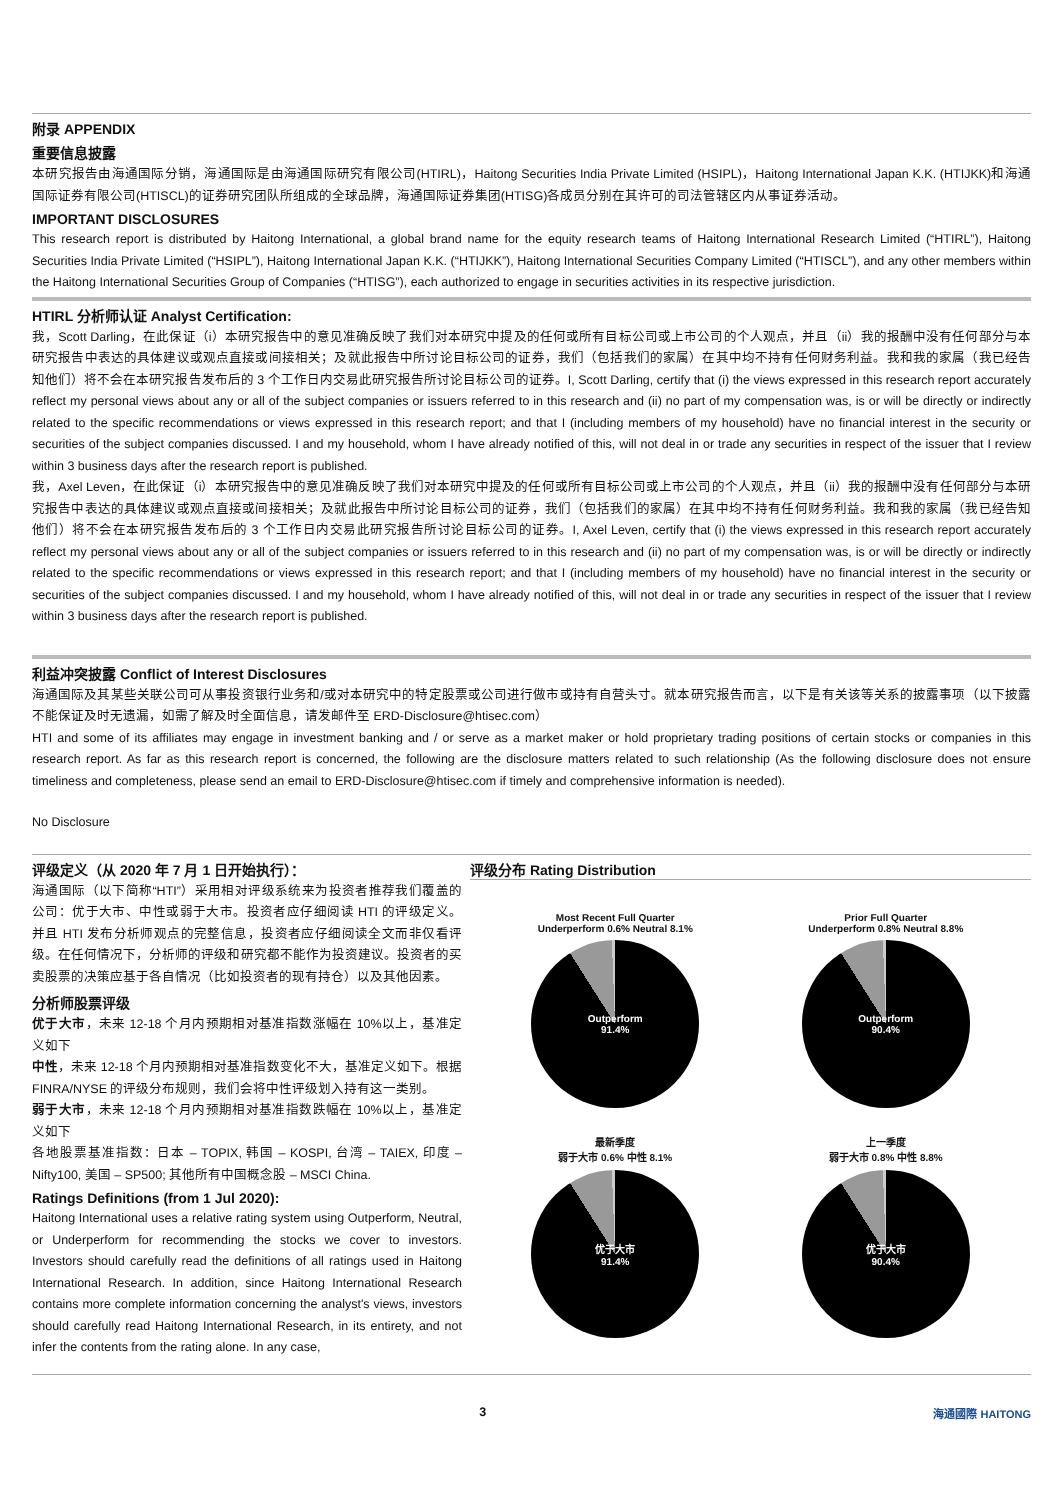附录 APPENDIX
重要信息披露
本研究报告由海通国际分销，海通国际是由海通国际研究有限公司(HTIRL)，Haitong Securities India Private Limited (HSIPL)，Haitong International Japan K.K. (HTIJKK)和海通国际证券有限公司(HTISCL)的证券研究团队所组成的全球品牌，海通国际证券集团(HTISG)各成员分别在其许可的司法管辖区内从事证券活动。
IMPORTANT DISCLOSURES
This research report is distributed by Haitong International, a global brand name for the equity research teams of Haitong International Research Limited (“HTIRL”), Haitong Securities India Private Limited (“HSIPL”), Haitong International Japan K.K. (“HTIJKK”), Haitong International Securities Company Limited (“HTISCL”), and any other members within the Haitong International Securities Group of Companies (“HTISG”), each authorized to engage in securities activities in its respective jurisdiction.
HTIRL 分析师认证 Analyst Certification:
我，Scott Darling，在此保证（i）本研究报告中的意见准确反映了我们对本研究中提及的任何或所有目标公司或上市公司的个人观点，并且（ii）我的报酬中没有任何部分与本研究报告中表达的具体建议或观点直接或间接相关；及就此报告中所讨论目标公司的证券，我们（包括我们的家属）在其中均不持有任何财务利益。我和我的家属（我已经告知他们）将不会在本研究报告发布后的 3 个工作日内交易此研究报告所讨论目标公司的证券。I, Scott Darling, certify that (i) the views expressed in this research report accurately reflect my personal views about any or all of the subject companies or issuers referred to in this research and (ii) no part of my compensation was, is or will be directly or indirectly related to the specific recommendations or views expressed in this research report; and that I (including members of my household) have no financial interest in the security or securities of the subject companies discussed. I and my household, whom I have already notified of this, will not deal in or trade any securities in respect of the issuer that I review within 3 business days after the research report is published.
我，Axel Leven，在此保证（i）本研究报告中的意见准确反映了我们对本研究中提及的任何或所有目标公司或上市公司的个人观点，并且（ii）我的报酬中没有任何部分与本研究报告中表达的具体建议或观点直接或间接相关；及就此报告中所讨论目标公司的证券，我们（包括我们的家属）在其中均不持有任何财务利益。我和我的家属（我已经告知他们）将不会在本研究报告发布后的 3 个工作日内交易此研究报告所讨论目标公司的证券。I, Axel Leven, certify that (i) the views expressed in this research report accurately reflect my personal views about any or all of the subject companies or issuers referred to in this research and (ii) no part of my compensation was, is or will be directly or indirectly related to the specific recommendations or views expressed in this research report; and that I (including members of my household) have no financial interest in the security or securities of the subject companies discussed. I and my household, whom I have already notified of this, will not deal in or trade any securities in respect of the issuer that I review within 3 business days after the research report is published.
利益冲突披露 Conflict of Interest Disclosures
海通国际及其某些关联公司可从事投资银行业务和/或对本研究中的特定股票或公司进行做市或持有自营头寸。就本研究报告而言，以下是有关该等关系的披露事项（以下披露不能保证及时无遗漏，如需了解及时全面信息，请发邮件至 ERD-Disclosure@htisec.com）
HTI and some of its affiliates may engage in investment banking and / or serve as a market maker or hold proprietary trading positions of certain stocks or companies in this research report. As far as this research report is concerned, the following are the disclosure matters related to such relationship (As the following disclosure does not ensure timeliness and completeness, please send an email to ERD-Disclosure@htisec.com if timely and comprehensive information is needed).
No Disclosure
评级定义（从 2020 年 7 月 1 日开始执行）：
海通国际（以下简称“HTI”）采用相对评级系统来为投资者推荐我们覆盖的公司：优于大市、中性或弱于大市。投资者应仔细阅读 HTI 的评级定义。并且 HTI 发布分析师观点的完整信息，投资者应仔细阅读全文而非仅看评级。在任何情况下，分析师的评级和研究都不能作为投资建议。投资者的买卖股票的决策应基于各自情况（比如投资者的现有持仓）以及其他因素。
分析师股票评级
优于大市，未来 12-18 个月内预期相对基准指数涨幅在 10%以上，基准定义如下
中性，未来 12-18 个月内预期相对基准指数变化不大，基准定义如下。根据 FINRA/NYSE 的评级分布规则，我们会将中性评级划入持有这一类别。
弱于大市，未来 12-18 个月内预期相对基准指数跌幅在 10%以上，基准定义如下
各地股票基准指数：日本 – TOPIX, 韩国 – KOSPI, 台湾 – TAIEX, 印度 – Nifty100, 美国 – SP500; 其他所有中国概念股 – MSCI China.
Ratings Definitions (from 1 Jul 2020):
Haitong International uses a relative rating system using Outperform, Neutral, or Underperform for recommending the stocks we cover to investors. Investors should carefully read the definitions of all ratings used in Haitong International Research. In addition, since Haitong International Research contains more complete information concerning the analyst's views, investors should carefully read Haitong International Research, in its entirety, and not infer the contents from the rating alone. In any case,
评级分布 Rating Distribution
Most Recent Full Quarter
Underperform 0.6% Neutral 8.1%
Outperform
91.4%
Prior Full Quarter
Underperform 0.8% Neutral 8.8%
Outperform
90.4%
最新季度
弱于大市 0.6% 中性 8.1%
优于大市
91.4%
上一季度
弱于大市 0.8% 中性 8.8%
优于大市
90.4%
3 海通國際 HAITONG